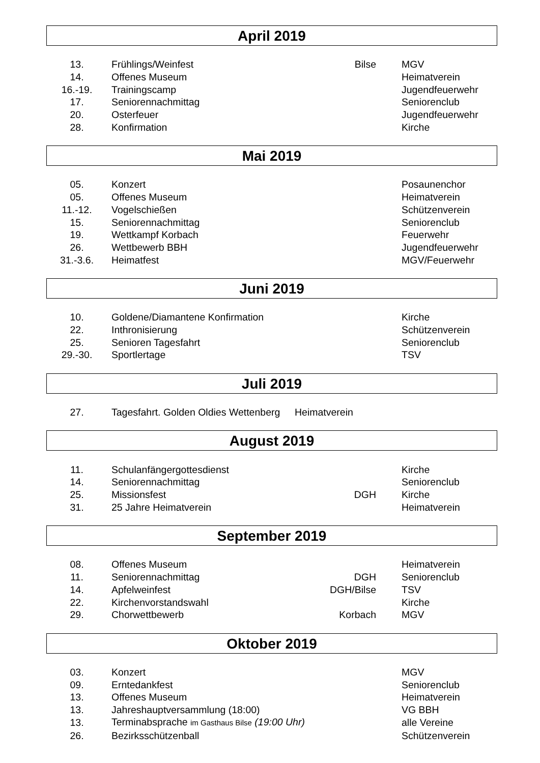April 2019
| 13. | Frühlings/Weinfest | Bilse | MGV |
| 14. | Offenes Museum | | Heimatverein |
| 16.-19. | Trainingscamp | | Jugendfeuerwehr |
| 17. | Seniorennachmittag | | Seniorenclub |
| 20. | Osterfeuer | | Jugendfeuerwehr |
| 28. | Konfirmation | | Kirche |
Mai 2019
| 05. | Konzert | | Posaunenchor |
| 05. | Offenes Museum | | Heimatverein |
| 11.-12. | Vogelschießen | | Schützenverein |
| 15. | Seniorennachmittag | | Seniorenclub |
| 19. | Wettkampf Korbach | | Feuerwehr |
| 26. | Wettbewerb BBH | | Jugendfeuerwehr |
| 31.-3.6. | Heimatfest | | MGV/Feuerwehr |
Juni 2019
| 10. | Goldene/Diamantene Konfirmation | | Kirche |
| 22. | Inthronisierung | | Schützenverein |
| 25. | Senioren Tagesfahrt | | Seniorenclub |
| 29.-30. | Sportlertage | | TSV |
Juli 2019
| 27. | Tagesfahrt. Golden Oldies Wettenberg | Heimatverein |
August 2019
| 11. | Schulanfängergottesdienst | | Kirche |
| 14. | Seniorennachmittag | | Seniorenclub |
| 25. | Missionsfest | DGH | Kirche |
| 31. | 25 Jahre Heimatverein | | Heimatverein |
September 2019
| 08. | Offenes Museum | | Heimatverein |
| 11. | Seniorennachmittag | DGH | Seniorenclub |
| 14. | Apfelweinfest | DGH/Bilse | TSV |
| 22. | Kirchenvorstandswahl | | Kirche |
| 29. | Chorwettbewerb | Korbach | MGV |
Oktober 2019
| 03. | Konzert | | MGV |
| 09. | Erntedankfest | | Seniorenclub |
| 13. | Offenes Museum | | Heimatverein |
| 13. | Jahreshauptversammlung (18:00) | | VG BBH |
| 13. | Terminabsprache im Gasthaus Bilse (19:00 Uhr) | | alle Vereine |
| 26. | Bezirksschützenball | | Schützenverein |